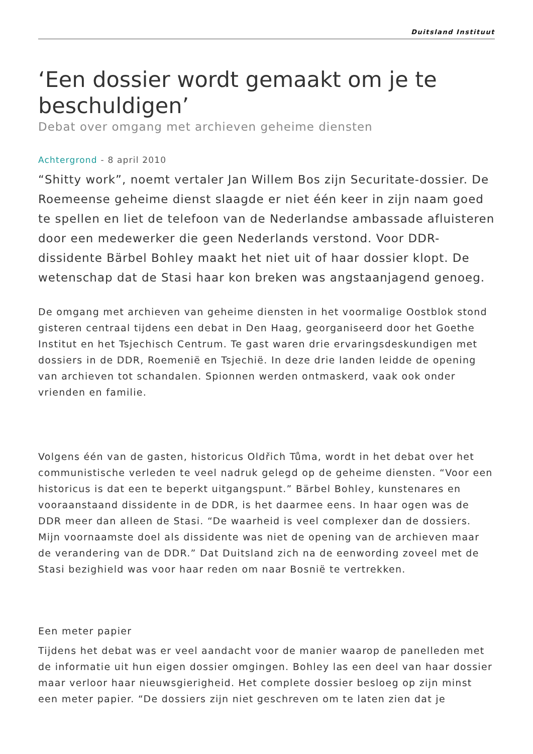Duitsland Instituut
‘Een dossier wordt gemaakt om je te beschuldigen’
Debat over omgang met archieven geheime diensten
Achtergrond - 8 april 2010
“Shitty work”, noemt vertaler Jan Willem Bos zijn Securitate-dossier. De Roemeense geheime dienst slaagde er niet één keer in zijn naam goed te spellen en liet de telefoon van de Nederlandse ambassade afluisteren door een medewerker die geen Nederlands verstond. Voor DDR-dissidente Bärbel Bohley maakt het niet uit of haar dossier klopt. De wetenschap dat de Stasi haar kon breken was angstaanjagend genoeg.
De omgang met archieven van geheime diensten in het voormalige Oostblok stond gisteren centraal tijdens een debat in Den Haag, georganiseerd door het Goethe Institut en het Tsjechisch Centrum. Te gast waren drie ervaringsdeskundigen met dossiers in de DDR, Roemenië en Tsjechië. In deze drie landen leidde de opening van archieven tot schandalen. Spionnen werden ontmaskerd, vaak ook onder vrienden en familie.
Volgens één van de gasten, historicus Oldřich Tůma, wordt in het debat over het communistische verleden te veel nadruk gelegd op de geheime diensten. “Voor een historicus is dat een te beperkt uitgangspunt.” Bärbel Bohley, kunstenares en vooraanstaand dissidente in de DDR, is het daarmee eens. In haar ogen was de DDR meer dan alleen de Stasi. “De waarheid is veel complexer dan de dossiers. Mijn voornaamste doel als dissidente was niet de opening van de archieven maar de verandering van de DDR.” Dat Duitsland zich na de eenwording zoveel met de Stasi bezighield was voor haar reden om naar Bosnië te vertrekken.
Een meter papier
Tijdens het debat was er veel aandacht voor de manier waarop de panelleden met de informatie uit hun eigen dossier omgingen. Bohley las een deel van haar dossier maar verloor haar nieuwsgierigheid. Het complete dossier besloeg op zijn minst een meter papier. “De dossiers zijn niet geschreven om te laten zien dat je